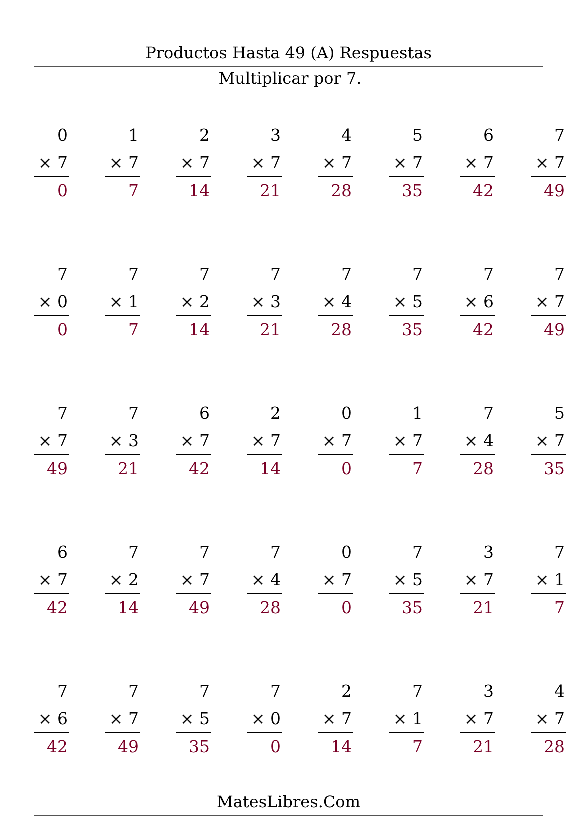Productos Hasta 49 (A) Respuestas
Multiplicar por 7.
| 0 | | 1 | | 2 | | 3 | | 4 | | 5 | | 6 | | 7 |
| × 7 | | × 7 | | × 7 | | × 7 | | × 7 | | × 7 | | × 7 | | × 7 |
| 0 | | 7 | | 14 | | 21 | | 28 | | 35 | | 42 | | 49 |
| 7 | | 7 | | 7 | | 7 | | 7 | | 7 | | 7 | | 7 |
| × 0 | | × 1 | | × 2 | | × 3 | | × 4 | | × 5 | | × 6 | | × 7 |
| 0 | | 7 | | 14 | | 21 | | 28 | | 35 | | 42 | | 49 |
| 7 | | 7 | | 6 | | 2 | | 0 | | 1 | | 7 | | 5 |
| × 7 | | × 3 | | × 7 | | × 7 | | × 7 | | × 7 | | × 4 | | × 7 |
| 49 | | 21 | | 42 | | 14 | | 0 | | 7 | | 28 | | 35 |
| 6 | | 7 | | 7 | | 7 | | 0 | | 7 | | 3 | | 7 |
| × 7 | | × 2 | | × 7 | | × 4 | | × 7 | | × 5 | | × 7 | | × 1 |
| 42 | | 14 | | 49 | | 28 | | 0 | | 35 | | 21 | | 7 |
| 7 | | 7 | | 7 | | 7 | | 2 | | 7 | | 3 | | 4 |
| × 6 | | × 7 | | × 5 | | × 0 | | × 7 | | × 1 | | × 7 | | × 7 |
| 42 | | 49 | | 35 | | 0 | | 14 | | 7 | | 21 | | 28 |
MatesLibres.Com